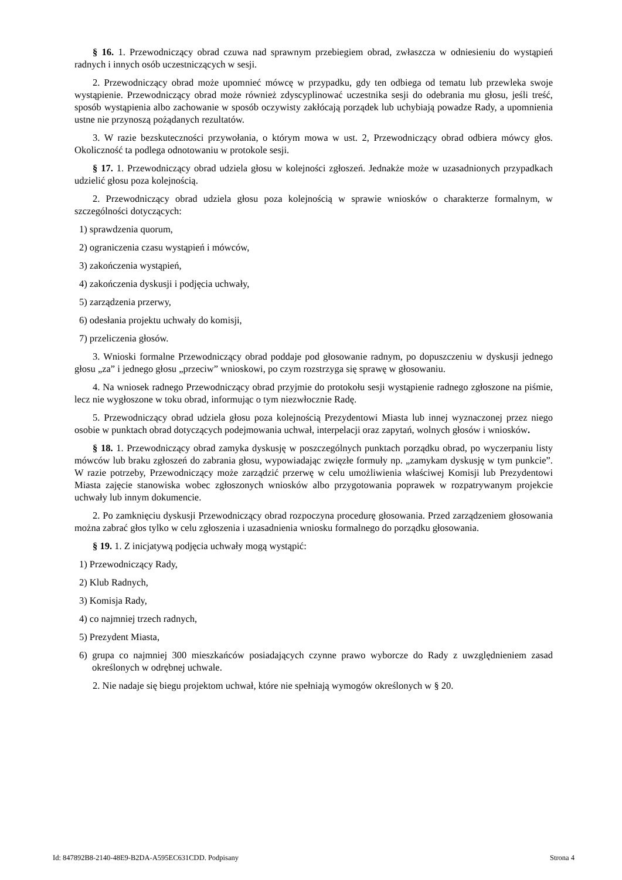§ 16. 1. Przewodniczący obrad czuwa nad sprawnym przebiegiem obrad, zwłaszcza w odniesieniu do wystąpień radnych i innych osób uczestniczących w sesji.
2. Przewodniczący obrad może upomnieć mówcę w przypadku, gdy ten odbiega od tematu lub przewleka swoje wystąpienie. Przewodniczący obrad może również zdyscyplinować uczestnika sesji do odebrania mu głosu, jeśli treść, sposób wystąpienia albo zachowanie w sposób oczywisty zakłócają porządek lub uchybiają powadze Rady, a upomnienia ustne nie przynoszą pożądanych rezultatów.
3. W razie bezskuteczności przywołania, o którym mowa w ust. 2, Przewodniczący obrad odbiera mówcy głos. Okoliczność ta podlega odnotowaniu w protokole sesji.
§ 17. 1. Przewodniczący obrad udziela głosu w kolejności zgłoszeń. Jednakże może w uzasadnionych przypadkach udzielić głosu poza kolejnością.
2. Przewodniczący obrad udziela głosu poza kolejnością w sprawie wniosków o charakterze formalnym, w szczególności dotyczących:
1) sprawdzenia quorum,
2) ograniczenia czasu wystąpień i mówców,
3) zakończenia wystąpień,
4) zakończenia dyskusji i podjęcia uchwały,
5) zarządzenia przerwy,
6) odesłania projektu uchwały do komisji,
7) przeliczenia głosów.
3. Wnioski formalne Przewodniczący obrad poddaje pod głosowanie radnym, po dopuszczeniu w dyskusji jednego głosu „za” i jednego głosu „przeciw” wnioskowi, po czym rozstrzyga się sprawę w głosowaniu.
4. Na wniosek radnego Przewodniczący obrad przyjmie do protokołu sesji wystąpienie radnego zgłoszone na piśmie, lecz nie wygłoszone w toku obrad, informując o tym niezwłocznie Radę.
5. Przewodniczący obrad udziela głosu poza kolejnością Prezydentowi Miasta lub innej wyznaczonej przez niego osobie w punktach obrad dotyczących podejmowania uchwał, interpelacji oraz zapytań, wolnych głosów i wniosków.
§ 18. 1. Przewodniczący obrad zamyka dyskusję w poszczególnych punktach porządku obrad, po wyczerpaniu listy mówców lub braku zgłoszeń do zabrania głosu, wypowiadając zwięzłe formuły np. „zamykam dyskusję w tym punkcie”. W razie potrzeby, Przewodniczący może zarządzić przerwę w celu umożliwienia właściwej Komisji lub Prezydentowi Miasta zajęcie stanowiska wobec zgłoszonych wniosków albo przygotowania poprawek w rozpatrywanym projekcie uchwały lub innym dokumencie.
2. Po zamknięciu dyskusji Przewodniczący obrad rozpoczyna procedurę głosowania. Przed zarządzeniem głosowania można zabrać głos tylko w celu zgłoszenia i uzasadnienia wniosku formalnego do porządku głosowania.
§ 19. 1. Z inicjatywą podjęcia uchwały mogą wystąpić:
1) Przewodniczący Rady,
2) Klub Radnych,
3) Komisja Rady,
4) co najmniej trzech radnych,
5) Prezydent Miasta,
6) grupa co najmniej 300 mieszkańców posiadających czynne prawo wyborcze do Rady z uwzględnieniem zasad określonych w odrębnej uchwale.
2. Nie nadaje się biegu projektom uchwał, które nie spełniają wymogów określonych w § 20.
Id: 847892B8-2140-48E9-B2DA-A595EC631CDD. Podpisany Strona 4